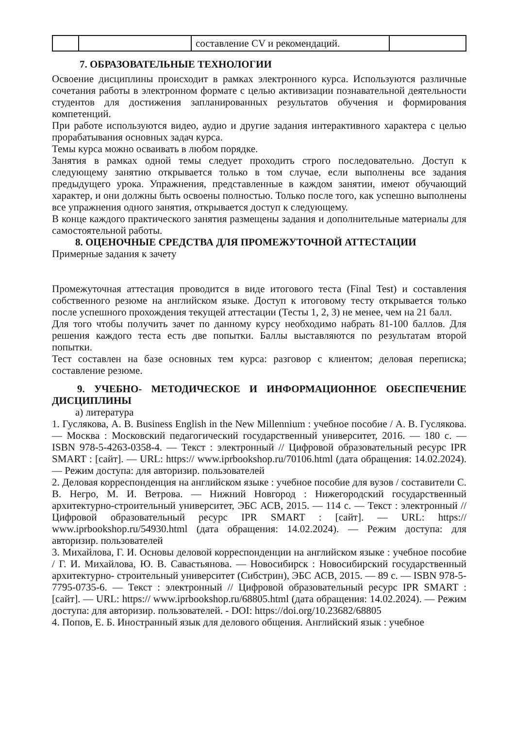| | | составление CV и рекомендаций. | |
7. ОБРАЗОВАТЕЛЬНЫЕ ТЕХНОЛОГИИ
Освоение дисциплины происходит в рамках электронного курса. Используются различные сочетания работы в электронном формате с целью активизации познавательной деятельности студентов для достижения запланированных результатов обучения и формирования компетенций.
При работе используются видео, аудио и другие задания интерактивного характера с целью прорабатывания основных задач курса.
Темы курса можно осваивать в любом порядке.
Занятия в рамках одной темы следует проходить строго последовательно. Доступ к следующему занятию открывается только в том случае, если выполнены все задания предыдущего урока. Упражнения, представленные в каждом занятии, имеют обучающий характер, и они должны быть освоены полностью. Только после того, как успешно выполнены все упражнения одного занятия, открывается доступ к следующему.
В конце каждого практического занятия размещены задания и дополнительные материалы для самостоятельной работы.
8. ОЦЕНОЧНЫЕ СРЕДСТВА ДЛЯ ПРОМЕЖУТОЧНОЙ АТТЕСТАЦИИ
Примерные задания к зачету
Промежуточная аттестация проводится в виде итогового теста (Final Test) и составления собственного резюме на английском языке. Доступ к итоговому тесту открывается только после успешного прохождения текущей аттестации (Тесты 1, 2, 3) не менее, чем на 21 балл.
Для того чтобы получить зачет по данному курсу необходимо набрать 81-100 баллов. Для решения каждого теста есть две попытки. Баллы выставляются по результатам второй попытки.
Тест составлен на базе основных тем курса: разговор с клиентом; деловая переписка; составление резюме.
9. УЧЕБНО- МЕТОДИЧЕСКОЕ И ИНФОРМАЦИОННОЕ ОБЕСПЕЧЕНИЕ ДИСЦИПЛИНЫ
а) литература
1. Гуслякова, А. В. Business English in the New Millennium : учебное пособие / А. В. Гуслякова. — Москва : Московский педагогический государственный университет, 2016. — 180 с. — ISBN 978-5-4263-0358-4. — Текст : электронный // Цифровой образовательный ресурс IPR SMART : [сайт]. — URL: https:// www.iprbookshop.ru/70106.html (дата обращения: 14.02.2024). — Режим доступа: для авторизир. пользователей
2. Деловая корреспонденция на английском языке : учебное пособие для вузов / составители С. В. Негро, М. И. Ветрова. — Нижний Новгород : Нижегородский государственный архитектурно-строительный университет, ЭБС АСВ, 2015. — 114 с. — Текст : электронный // Цифровой образовательный ресурс IPR SMART : [сайт]. — URL: https:// www.iprbookshop.ru/54930.html (дата обращения: 14.02.2024). — Режим доступа: для авторизир. пользователей
3. Михайлова, Г. И. Основы деловой корреспонденции на английском языке : учебное пособие / Г. И. Михайлова, Ю. В. Савастьянова. — Новосибирск : Новосибирский государственный архитектурно- строительный университет (Сибстрин), ЭБС АСВ, 2015. — 89 с. — ISBN 978-5-7795-0735-6. — Текст : электронный // Цифровой образовательный ресурс IPR SMART : [сайт]. — URL: https:// www.iprbookshop.ru/68805.html (дата обращения: 14.02.2024). — Режим доступа: для авторизир. пользователей. - DOI: https://doi.org/10.23682/68805
4. Попов, Е. Б. Иностранный язык для делового общения. Английский язык : учебное